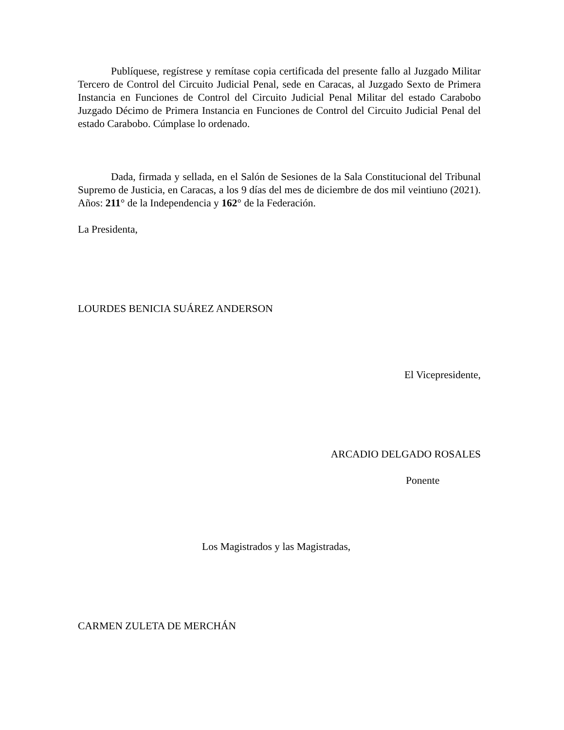Publíquese, regístrese y remítase copia certificada del presente fallo al Juzgado Militar Tercero de Control del Circuito Judicial Penal, sede en Caracas, al Juzgado Sexto de Primera Instancia en Funciones de Control del Circuito Judicial Penal Militar del estado Carabobo Juzgado Décimo de Primera Instancia en Funciones de Control del Circuito Judicial Penal del estado Carabobo. Cúmplase lo ordenado.
Dada, firmada y sellada, en el Salón de Sesiones de la Sala Constitucional del Tribunal Supremo de Justicia, en Caracas, a los 9 días del mes de diciembre de dos mil veintiuno (2021). Años: 211° de la Independencia y 162° de la Federación.
La Presidenta,
LOURDES BENICIA SUÁREZ ANDERSON
El Vicepresidente,
ARCADIO DELGADO ROSALES
Ponente
Los Magistrados y las Magistradas,
CARMEN ZULETA DE MERCHÁN